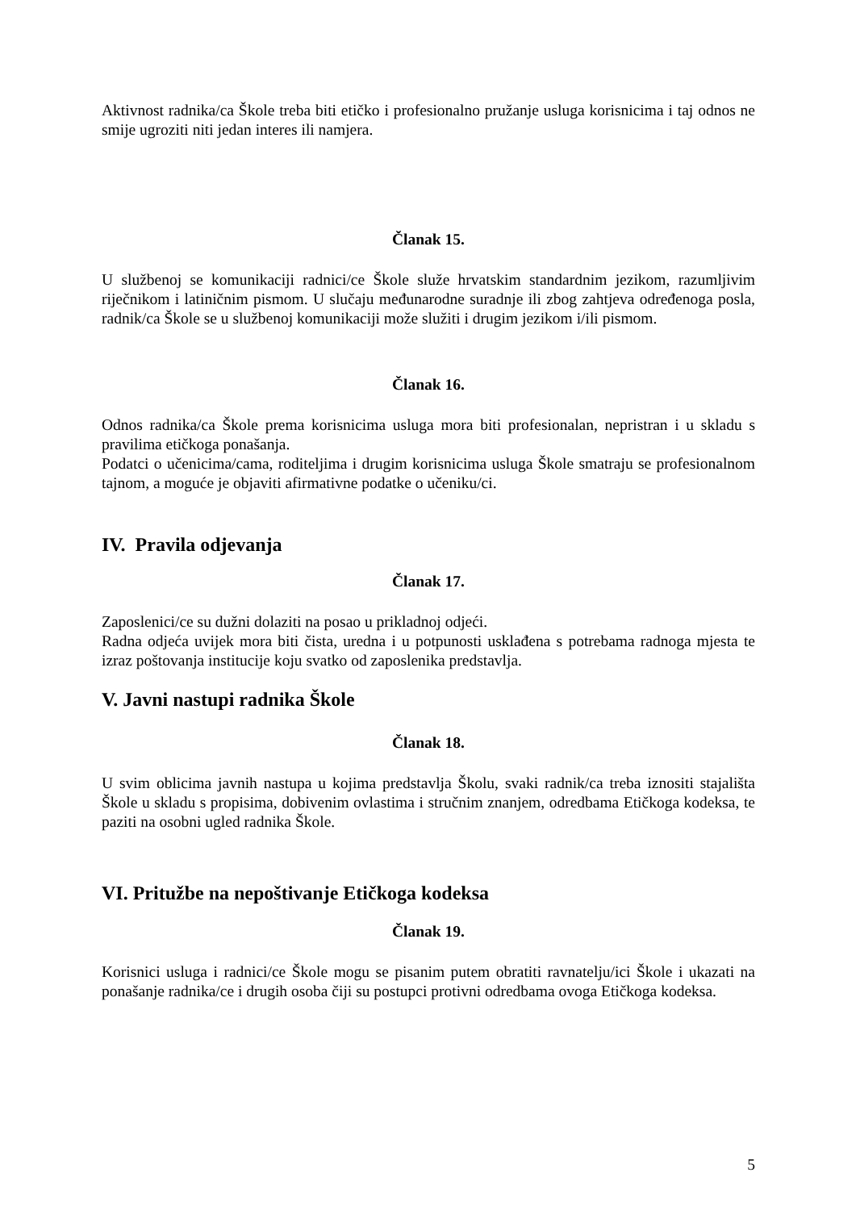Aktivnost radnika/ca Škole treba biti etičko i profesionalno pružanje usluga korisnicima i taj odnos ne smije ugroziti niti jedan interes ili namjera.
Članak 15.
U službenoj se komunikaciji radnici/ce Škole služe hrvatskim standardnim jezikom, razumljivim riječnikom i latiničnim pismom. U slučaju međunarodne suradnje ili zbog zahtjeva određenoga posla, radnik/ca Škole se u službenoj komunikaciji može služiti i drugim jezikom i/ili pismom.
Članak 16.
Odnos radnika/ca Škole prema korisnicima usluga mora biti profesionalan, nepristran i u skladu s pravilima etičkoga ponašanja.
Podatci o učenicima/cama, roditeljima i drugim korisnicima usluga Škole smatraju se profesionalnom tajnom, a moguće je objaviti afirmativne podatke o učeniku/ci.
IV. Pravila odjevanja
Članak 17.
Zaposlenici/ce su dužni dolaziti na posao u prikladnoj odjeći.
Radna odjeća uvijek mora biti čista, uredna i u potpunosti usklađena s potrebama radnoga mjesta te izraz poštovanja institucije koju svatko od zaposlenika predstavlja.
V. Javni nastupi radnika Škole
Članak 18.
U svim oblicima javnih nastupa u kojima predstavlja Školu, svaki radnik/ca treba iznositi stajališta Škole u skladu s propisima, dobivenim ovlastima i stručnim znanjem, odredbama Etičkoga kodeksa, te paziti na osobni ugled radnika Škole.
VI. Pritužbe na nepoštivanje Etičkoga kodeksa
Članak 19.
Korisnici usluga i radnici/ce Škole mogu se pisanim putem obratiti ravnatelju/ici Škole i ukazati na ponašanje radnika/ce i drugih osoba čiji su postupci protivni odredbama ovoga Etičkoga kodeksa.
5